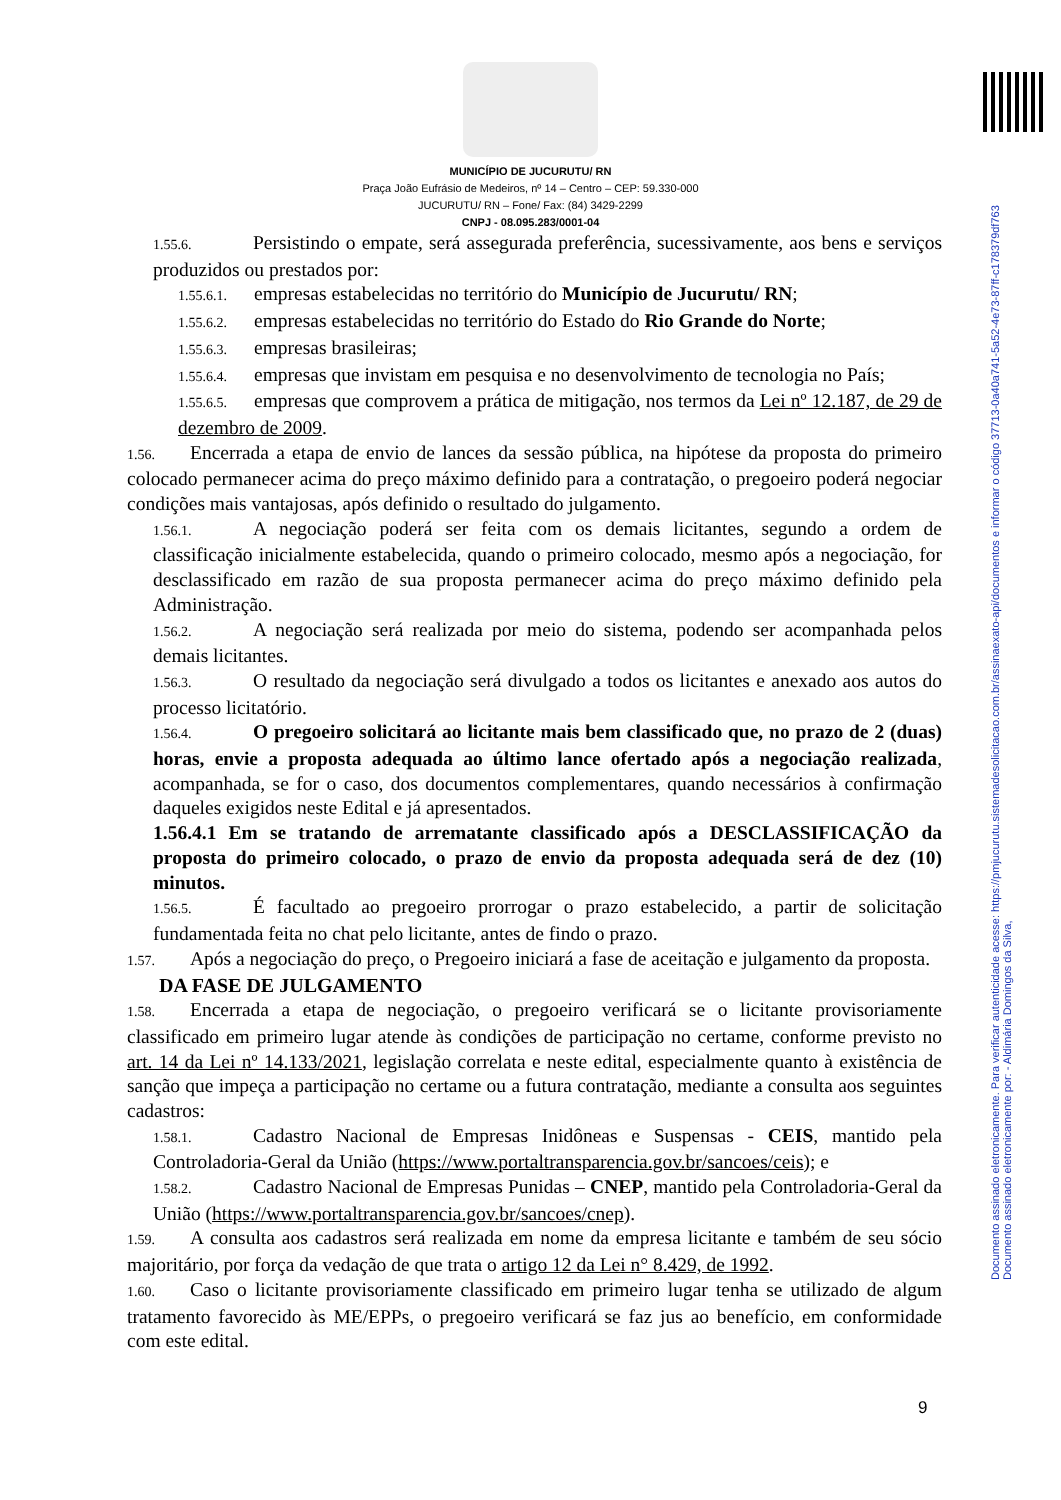Documento assinado eletronicamente. Para verificar autenticidade acesse: https://pmjucurutu.sistemadesolicitacao.com.br/assinaexato-api/documentos e informar o código 37713-0a40a741-5a52-4e73-87ff-c178379df763 Documento assinado eletronicamente por: - Aldimária Domingos da Silva,
MUNICÍPIO DE JUCURUTU/ RN
Praça João Eufrásio de Medeiros, nº 14 – Centro – CEP: 59.330-000
JUCURUTU/ RN – Fone/ Fax: (84) 3429-2299
CNPJ - 08.095.283/0001-04
1.55.6. Persistindo o empate, será assegurada preferência, sucessivamente, aos bens e serviços produzidos ou prestados por:
1.55.6.1. empresas estabelecidas no território do Município de Jucurutu/ RN;
1.55.6.2. empresas estabelecidas no território do Estado do Rio Grande do Norte;
1.55.6.3. empresas brasileiras;
1.55.6.4. empresas que invistam em pesquisa e no desenvolvimento de tecnologia no País;
1.55.6.5. empresas que comprovem a prática de mitigação, nos termos da Lei nº 12.187, de 29 de dezembro de 2009.
1.56. Encerrada a etapa de envio de lances da sessão pública, na hipótese da proposta do primeiro colocado permanecer acima do preço máximo definido para a contratação, o pregoeiro poderá negociar condições mais vantajosas, após definido o resultado do julgamento.
1.56.1. A negociação poderá ser feita com os demais licitantes, segundo a ordem de classificação inicialmente estabelecida, quando o primeiro colocado, mesmo após a negociação, for desclassificado em razão de sua proposta permanecer acima do preço máximo definido pela Administração.
1.56.2. A negociação será realizada por meio do sistema, podendo ser acompanhada pelos demais licitantes.
1.56.3. O resultado da negociação será divulgado a todos os licitantes e anexado aos autos do processo licitatório.
1.56.4. O pregoeiro solicitará ao licitante mais bem classificado que, no prazo de 2 (duas) horas, envie a proposta adequada ao último lance ofertado após a negociação realizada, acompanhada, se for o caso, dos documentos complementares, quando necessários à confirmação daqueles exigidos neste Edital e já apresentados.
1.56.4.1 Em se tratando de arrematante classificado após a DESCLASSIFICAÇÃO da proposta do primeiro colocado, o prazo de envio da proposta adequada será de dez (10) minutos.
1.56.5. É facultado ao pregoeiro prorrogar o prazo estabelecido, a partir de solicitação fundamentada feita no chat pelo licitante, antes de findo o prazo.
1.57. Após a negociação do preço, o Pregoeiro iniciará a fase de aceitação e julgamento da proposta.
DA FASE DE JULGAMENTO
1.58. Encerrada a etapa de negociação, o pregoeiro verificará se o licitante provisoriamente classificado em primeiro lugar atende às condições de participação no certame, conforme previsto no art. 14 da Lei nº 14.133/2021, legislação correlata e neste edital, especialmente quanto à existência de sanção que impeça a participação no certame ou a futura contratação, mediante a consulta aos seguintes cadastros:
1.58.1. Cadastro Nacional de Empresas Inidôneas e Suspensas - CEIS, mantido pela Controladoria-Geral da União (https://www.portaltransparencia.gov.br/sancoes/ceis); e
1.58.2. Cadastro Nacional de Empresas Punidas – CNEP, mantido pela Controladoria-Geral da União (https://www.portaltransparencia.gov.br/sancoes/cnep).
1.59. A consulta aos cadastros será realizada em nome da empresa licitante e também de seu sócio majoritário, por força da vedação de que trata o artigo 12 da Lei n° 8.429, de 1992.
1.60. Caso o licitante provisoriamente classificado em primeiro lugar tenha se utilizado de algum tratamento favorecido às ME/EPPs, o pregoeiro verificará se faz jus ao benefício, em conformidade com este edital.
9